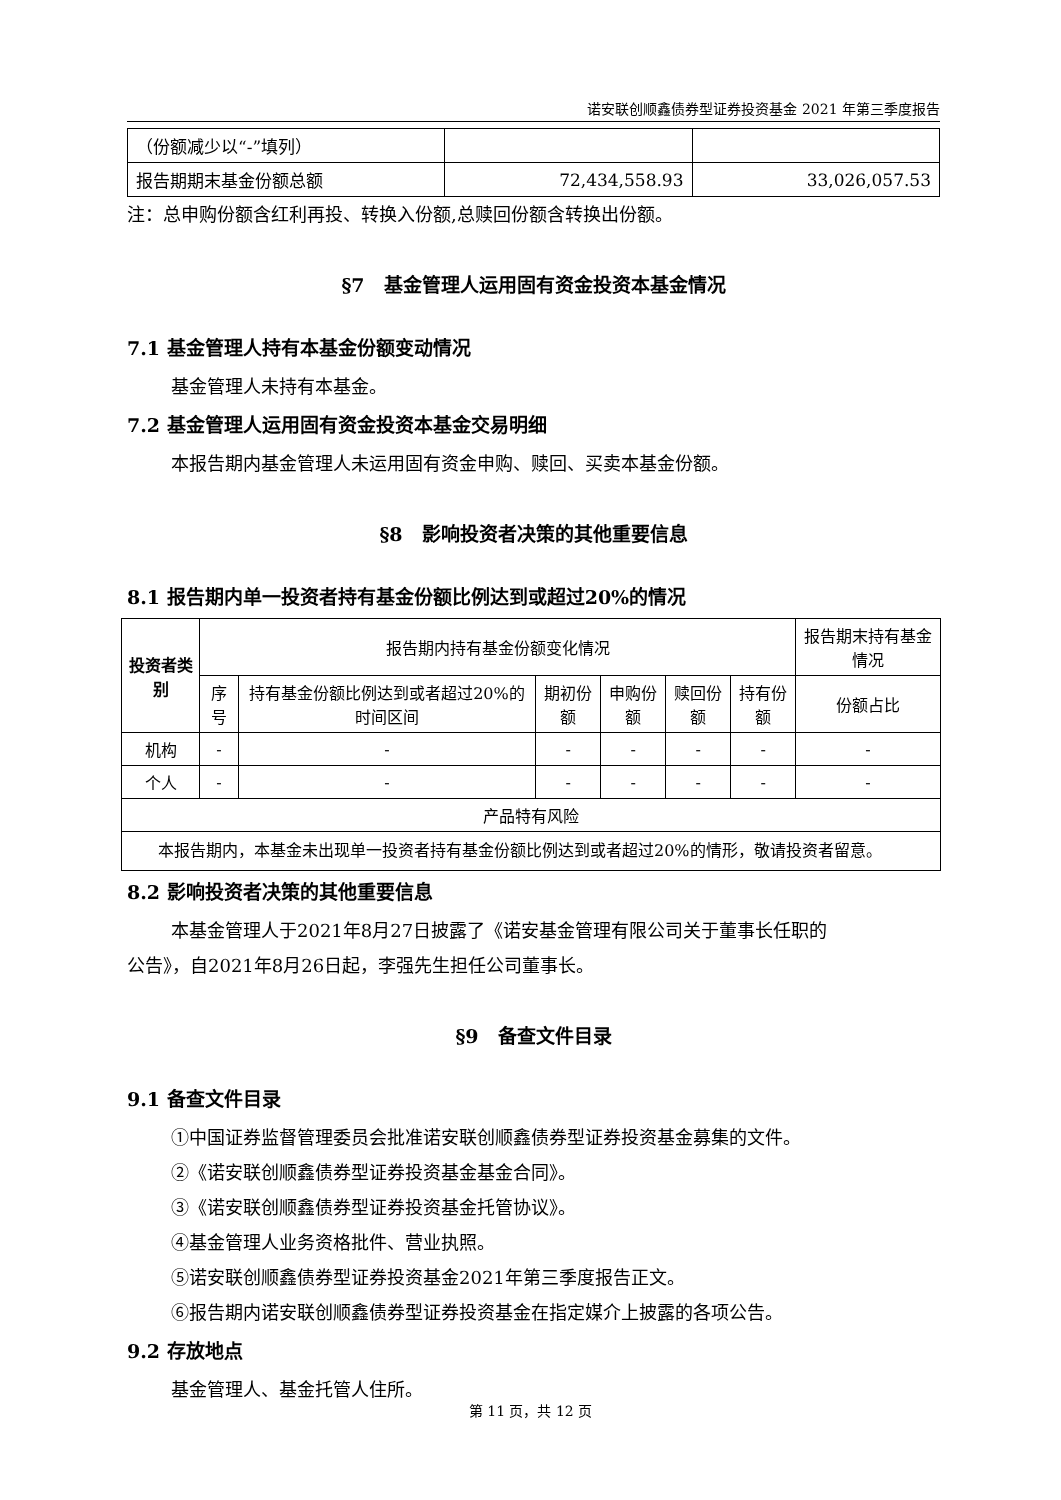诺安联创顺鑫债券型证券投资基金 2021 年第三季度报告
| （份额减少以“-”填列） | | |
| 报告期期末基金份额总额 | 72,434,558.93 | 33,026,057.53 |
注：总申购份额含红利再投、转换入份额,总赎回份额含转换出份额。
§7　基金管理人运用固有资金投资本基金情况
7.1 基金管理人持有本基金份额变动情况
基金管理人未持有本基金。
7.2 基金管理人运用固有资金投资本基金交易明细
本报告期内基金管理人未运用固有资金申购、赎回、买卖本基金份额。
§8　影响投资者决策的其他重要信息
8.1 报告期内单一投资者持有基金份额比例达到或超过20%的情况
| 投资者类别 | 报告期内持有基金份额变化情况 | | | | | | 报告期末持有基金情况 |
| --- | --- | --- | --- | --- | --- | --- | --- |
| | 序号 | 持有基金份额比例达到或者超过20%的时间区间 | 期初份额 | 申购份额 | 赎回份额 | 持有份额 | 份额占比 |
| 机构 | - | - | - | - | - | - | - |
| 个人 | - | - | - | - | - | - | - |
| 产品特有风险 | | | | | | | |
| 本报告期内，本基金未出现单一投资者持有基金份额比例达到或者超过20%的情形，敬请投资者留意。 | | | | | | | |
8.2 影响投资者决策的其他重要信息
本基金管理人于2021年8月27日披露了《诺安基金管理有限公司关于董事长任职的
公告》，自2021年8月26日起，李强先生担任公司董事长。
§9　备查文件目录
9.1 备查文件目录
①中国证券监督管理委员会批准诺安联创顺鑫债券型证券投资基金募集的文件。
②《诺安联创顺鑫债券型证券投资基金基金合同》。
③《诺安联创顺鑫债券型证券投资基金托管协议》。
④基金管理人业务资格批件、营业执照。
⑤诺安联创顺鑫债券型证券投资基金2021年第三季度报告正文。
⑥报告期内诺安联创顺鑫债券型证券投资基金在指定媒介上披露的各项公告。
9.2 存放地点
基金管理人、基金托管人住所。
第 11 页，共 12 页